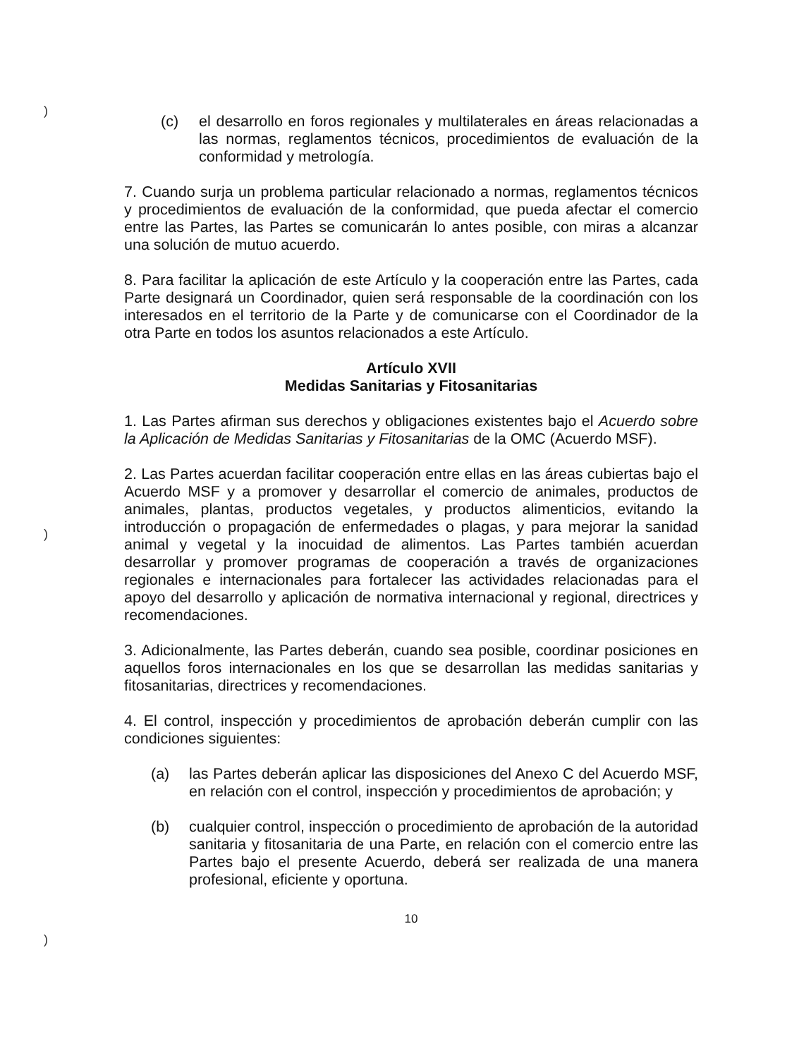)
)
)
(c) el desarrollo en foros regionales y multilaterales en áreas relacionadas a las normas, reglamentos técnicos, procedimientos de evaluación de la conformidad y metrología.
7. Cuando surja un problema particular relacionado a normas, reglamentos técnicos y procedimientos de evaluación de la conformidad, que pueda afectar el comercio entre las Partes, las Partes se comunicarán lo antes posible, con miras a alcanzar una solución de mutuo acuerdo.
8. Para facilitar la aplicación de este Artículo y la cooperación entre las Partes, cada Parte designará un Coordinador, quien será responsable de la coordinación con los interesados en el territorio de la Parte y de comunicarse con el Coordinador de la otra Parte en todos los asuntos relacionados a este Artículo.
Artículo XVII
Medidas Sanitarias y Fitosanitarias
1. Las Partes afirman sus derechos y obligaciones existentes bajo el Acuerdo sobre la Aplicación de Medidas Sanitarias y Fitosanitarias de la OMC (Acuerdo MSF).
2. Las Partes acuerdan facilitar cooperación entre ellas en las áreas cubiertas bajo el Acuerdo MSF y a promover y desarrollar el comercio de animales, productos de animales, plantas, productos vegetales, y productos alimenticios, evitando la introducción o propagación de enfermedades o plagas, y para mejorar la sanidad animal y vegetal y la inocuidad de alimentos. Las Partes también acuerdan desarrollar y promover programas de cooperación a través de organizaciones regionales e internacionales para fortalecer las actividades relacionadas para el apoyo del desarrollo y aplicación de normativa internacional y regional, directrices y recomendaciones.
3. Adicionalmente, las Partes deberán, cuando sea posible, coordinar posiciones en aquellos foros internacionales en los que se desarrollan las medidas sanitarias y fitosanitarias, directrices y recomendaciones.
4. El control, inspección y procedimientos de aprobación deberán cumplir con las condiciones siguientes:
(a) las Partes deberán aplicar las disposiciones del Anexo C del Acuerdo MSF, en relación con el control, inspección y procedimientos de aprobación; y
(b) cualquier control, inspección o procedimiento de aprobación de la autoridad sanitaria y fitosanitaria de una Parte, en relación con el comercio entre las Partes bajo el presente Acuerdo, deberá ser realizada de una manera profesional, eficiente y oportuna.
10